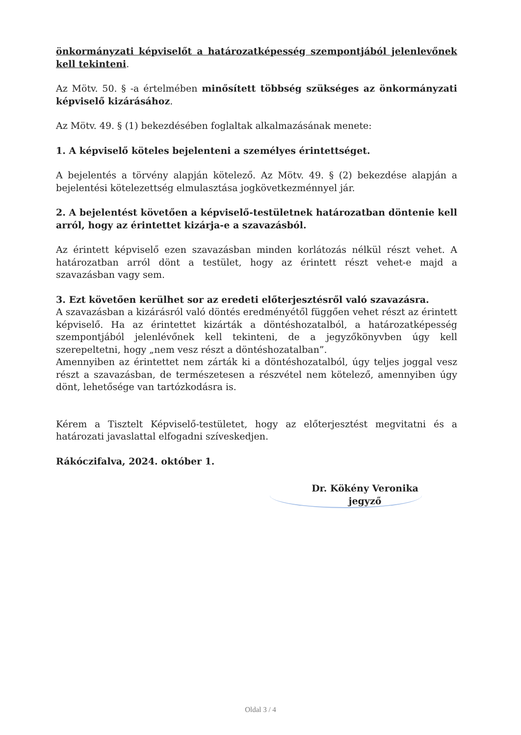önkormányzati képviselőt a határozatképesség szempontjából jelenlevőnek kell tekinteni.
Az Mötv. 50. § -a értelmében minősített többség szükséges az önkormányzati képviselő kizárásához.
Az Mötv. 49. § (1) bekezdésében foglaltak alkalmazásának menete:
1. A képviselő köteles bejelenteni a személyes érintettséget.
A bejelentés a törvény alapján kötelező. Az Mötv. 49. § (2) bekezdése alapján a bejelentési kötelezettség elmulasztása jogkövetkezménnyel jár.
2. A bejelentést követően a képviselő-testületnek határozatban döntenie kell arról, hogy az érintettet kizárja-e a szavazásból.
Az érintett képviselő ezen szavazásban minden korlátozás nélkül részt vehet. A határozatban arról dönt a testület, hogy az érintett részt vehet-e majd a szavazásban vagy sem.
3. Ezt követően kerülhet sor az eredeti előterjesztésről való szavazásra.
A szavazásban a kizárásról való döntés eredményétől függően vehet részt az érintett képviselő. Ha az érintettet kizárták a döntéshozatalból, a határozatképesség szempontjából jelenlévőnek kell tekinteni, de a jegyzőkönyvben úgy kell szerepeltetni, hogy „nem vesz részt a döntéshozatalban”.
Amennyiben az érintettet nem zárták ki a döntéshozatalból, úgy teljes joggal vesz részt a szavazásban, de természetesen a részvétel nem kötelező, amennyiben úgy dönt, lehetősége van tartózkodásra is.
Kérem a Tisztelt Képviselő-testületet, hogy az előterjesztést megvitatni és a határozati javaslattal elfogadni szíveskedjen.
Rákóczifalva, 2024. október 1.
Dr. Kökény Veronika
jegyző
Oldal 3 / 4